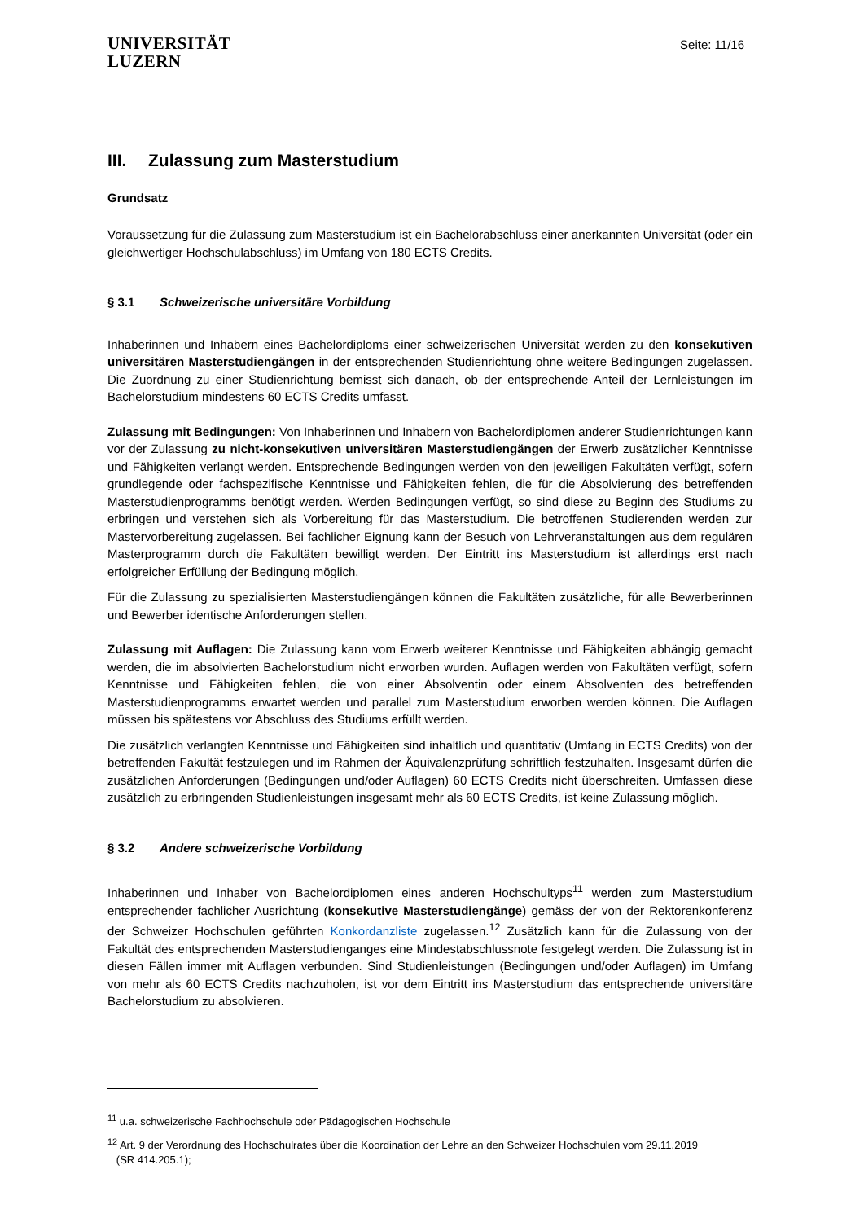UNIVERSITÄT
LUZERN
Seite: 11/16
III. Zulassung zum Masterstudium
Grundsatz
Voraussetzung für die Zulassung zum Masterstudium ist ein Bachelorabschluss einer anerkannten Universität (oder ein gleichwertiger Hochschulabschluss) im Umfang von 180 ECTS Credits.
§ 3.1 Schweizerische universitäre Vorbildung
Inhaberinnen und Inhabern eines Bachelordiploms einer schweizerischen Universität werden zu den konsekutiven universitären Masterstudiengängen in der entsprechenden Studienrichtung ohne weitere Bedingungen zugelassen. Die Zuordnung zu einer Studienrichtung bemisst sich danach, ob der entsprechende Anteil der Lernleistungen im Bachelorstudium mindestens 60 ECTS Credits umfasst.
Zulassung mit Bedingungen: Von Inhaberinnen und Inhabern von Bachelordiplomen anderer Studienrichtungen kann vor der Zulassung zu nicht-konsekutiven universitären Masterstudiengängen der Erwerb zusätzlicher Kenntnisse und Fähigkeiten verlangt werden. Entsprechende Bedingungen werden von den jeweiligen Fakultäten verfügt, sofern grundlegende oder fachspezifische Kenntnisse und Fähigkeiten fehlen, die für die Absolvierung des betreffenden Masterstudienprogramms benötigt werden. Werden Bedingungen verfügt, so sind diese zu Beginn des Studiums zu erbringen und verstehen sich als Vorbereitung für das Masterstudium. Die betroffenen Studierenden werden zur Mastervorbereitung zugelassen. Bei fachlicher Eignung kann der Besuch von Lehrveranstaltungen aus dem regulären Masterprogramm durch die Fakultäten bewilligt werden. Der Eintritt ins Masterstudium ist allerdings erst nach erfolgreicher Erfüllung der Bedingung möglich.
Für die Zulassung zu spezialisierten Masterstudiengängen können die Fakultäten zusätzliche, für alle Bewerberinnen und Bewerber identische Anforderungen stellen.
Zulassung mit Auflagen: Die Zulassung kann vom Erwerb weiterer Kenntnisse und Fähigkeiten abhängig gemacht werden, die im absolvierten Bachelorstudium nicht erworben wurden. Auflagen werden von Fakultäten verfügt, sofern Kenntnisse und Fähigkeiten fehlen, die von einer Absolventin oder einem Absolventen des betreffenden Masterstudienprogramms erwartet werden und parallel zum Masterstudium erworben werden können. Die Auflagen müssen bis spätestens vor Abschluss des Studiums erfüllt werden.
Die zusätzlich verlangten Kenntnisse und Fähigkeiten sind inhaltlich und quantitativ (Umfang in ECTS Credits) von der betreffenden Fakultät festzulegen und im Rahmen der Äquivalenzprüfung schriftlich festzuhalten. Insgesamt dürfen die zusätzlichen Anforderungen (Bedingungen und/oder Auflagen) 60 ECTS Credits nicht überschreiten. Umfassen diese zusätzlich zu erbringenden Studienleistungen insgesamt mehr als 60 ECTS Credits, ist keine Zulassung möglich.
§ 3.2 Andere schweizerische Vorbildung
Inhaberinnen und Inhaber von Bachelordiplomen eines anderen Hochschultyps<sup>11</sup> werden zum Masterstudium entsprechender fachlicher Ausrichtung (konsekutive Masterstudiengänge) gemäss der von der Rektorenkonferenz der Schweizer Hochschulen geführten Konkordanzliste zugelassen.<sup>12</sup> Zusätzlich kann für die Zulassung von der Fakultät des entsprechenden Masterstudienganges eine Mindestabschlussnote festgelegt werden. Die Zulassung ist in diesen Fällen immer mit Auflagen verbunden. Sind Studienleistungen (Bedingungen und/oder Auflagen) im Umfang von mehr als 60 ECTS Credits nachzuholen, ist vor dem Eintritt ins Masterstudium das entsprechende universitäre Bachelorstudium zu absolvieren.
<sup>11</sup> u.a. schweizerische Fachhochschule oder Pädagogischen Hochschule
<sup>12</sup> Art. 9 der Verordnung des Hochschulrates über die Koordination der Lehre an den Schweizer Hochschulen vom 29.11.2019
(SR 414.205.1);